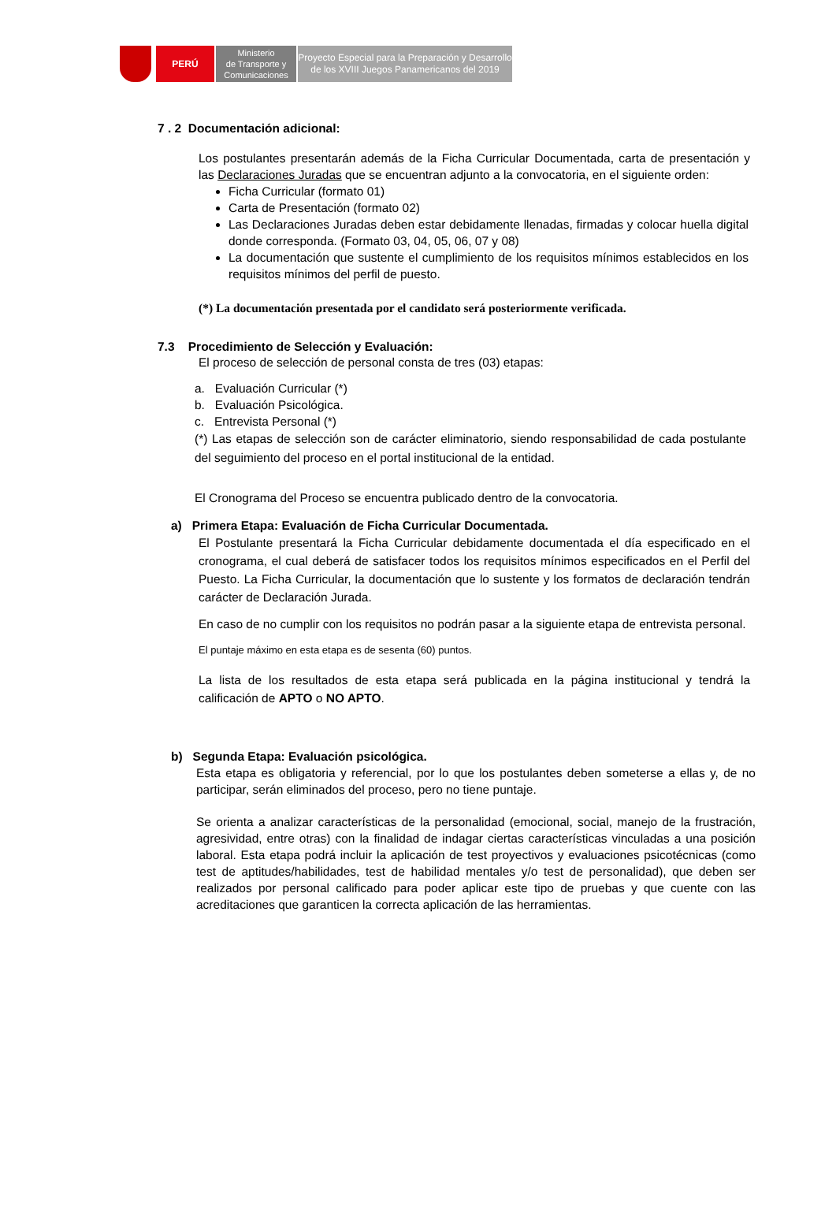PERÚ
Ministerio
de Transporte y
Comunicaciones
Proyecto Especial para la Preparación y Desarrollo
de los XVIII Juegos Panamericanos del 2019
7 . 2 Documentación adicional:
Los postulantes presentarán además de la Ficha Curricular Documentada, carta de presentación y las Declaraciones Juradas que se encuentran adjunto a la convocatoria, en el siguiente orden:
Ficha Curricular (formato 01)
Carta de Presentación (formato 02)
Las Declaraciones Juradas deben estar debidamente llenadas, firmadas y colocar huella digital donde corresponda. (Formato 03, 04, 05, 06, 07 y 08)
La documentación que sustente el cumplimiento de los requisitos mínimos establecidos en los requisitos mínimos del perfil de puesto.
(*) La documentación presentada por el candidato será posteriormente verificada.
7.3 Procedimiento de Selección y Evaluación:
El proceso de selección de personal consta de tres (03) etapas:
a. Evaluación Curricular (*)
b. Evaluación Psicológica.
c. Entrevista Personal (*)
(*) Las etapas de selección son de carácter eliminatorio, siendo responsabilidad de cada postulante del seguimiento del proceso en el portal institucional de la entidad.
El Cronograma del Proceso se encuentra publicado dentro de la convocatoria.
a) Primera Etapa: Evaluación de Ficha Curricular Documentada.
El Postulante presentará la Ficha Curricular debidamente documentada el día especificado en el cronograma, el cual deberá de satisfacer todos los requisitos mínimos especificados en el Perfil del Puesto. La Ficha Curricular, la documentación que lo sustente y los formatos de declaración tendrán carácter de Declaración Jurada.
En caso de no cumplir con los requisitos no podrán pasar a la siguiente etapa de entrevista personal.
El puntaje máximo en esta etapa es de sesenta (60) puntos.
La lista de los resultados de esta etapa será publicada en la página institucional y tendrá la calificación de APTO o NO APTO.
b) Segunda Etapa: Evaluación psicológica.
Esta etapa es obligatoria y referencial, por lo que los postulantes deben someterse a ellas y, de no participar, serán eliminados del proceso, pero no tiene puntaje.
Se orienta a analizar características de la personalidad (emocional, social, manejo de la frustración, agresividad, entre otras) con la finalidad de indagar ciertas características vinculadas a una posición laboral. Esta etapa podrá incluir la aplicación de test proyectivos y evaluaciones psicotécnicas (como test de aptitudes/habilidades, test de habilidad mentales y/o test de personalidad), que deben ser realizados por personal calificado para poder aplicar este tipo de pruebas y que cuente con las acreditaciones que garanticen la correcta aplicación de las herramientas.